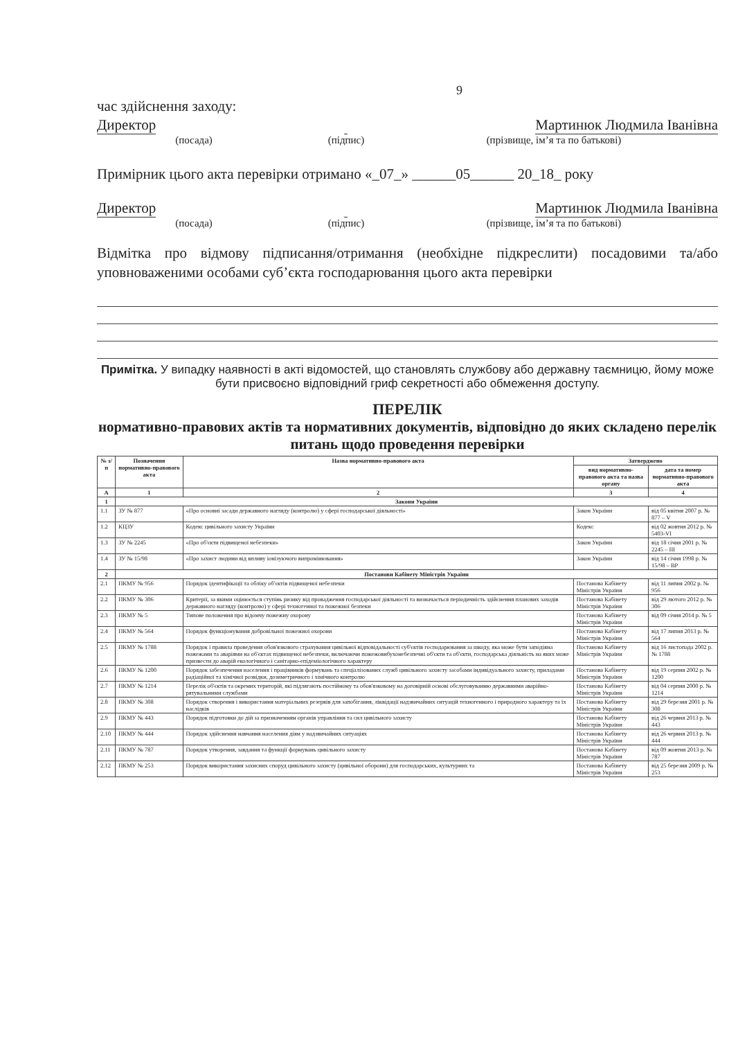9
час здійснення заходу:
Директор Мартинюк Людмила Іванівна
(посада) (підпис) (прізвище, ім’я та по батькові)
Примірник цього акта перевірки отримано «_07_» ______05______ 20_18_ року
Директор Мартинюк Людмила Іванівна
(посада) (підпис) (прізвище, ім’я та по батькові)
Відмітка про відмову підписання/отримання (необхідне підкреслити) посадовими та/або уповноваженими особами суб’єкта господарювання цього акта перевірки
Примітка. У випадку наявності в акті відомостей, що становлять службову або державну таємницю, йому може бути присвоєно відповідний гриф секретності або обмеження доступу.
ПЕРЕЛІК
нормативно-правових актів та нормативних документів, відповідно до яких складено перелік питань щодо проведення перевірки
| № з/п | Позначення нормативно-правового акта | Назва нормативно-правового акта | Затверджено | |
| --- | --- | --- | --- | --- |
| | | | вид нормативно-правового акта та назва органу | дата та номер нормативно-правового акта |
| А | 1 | 2 | 3 | 4 |
| 1 | Закони України | | | |
| 1.1 | ЗУ № 877 | «Про основні засади державного нагляду (контролю) у сфері господарської діяльності» | Закон України | від 05 квітня 2007 р. № 877 – V |
| 1.2 | КЦЗУ | Кодекс цивільного захисту України | Кодекс | від 02 жовтня 2012 р. № 5403-VI |
| 1.3 | ЗУ № 2245 | «Про об'єкти підвищеної небезпеки» | Закон України | від 18 січня 2001 р. № 2245 – III |
| 1.4 | ЗУ № 15/98 | «Про захист людини від впливу іонізуючого випромінювання» | Закон України | від 14 січня 1998 р. № 15/98 – ВР |
| 2 | Постанови Кабінету Міністрів України | | | |
| 2.1 | ПКМУ № 956 | Порядок ідентифікації та обліку об'єктів підвищеної небезпеки | Постанова Кабінету Міністрів України | від 11 липня 2002 р. № 956 |
| 2.2 | ПКМУ № 306 | Критерії, за якими оцінюється ступінь ризику від провадження господарської діяльності та визначається періодичність здійснення планових заходів державного нагляду (контролю) у сфері техногенної та пожежної безпеки | Постанова Кабінету Міністрів України | від 29 лютого 2012 р. № 306 |
| 2.3 | ПКМУ № 5 | Типове положення про відомчу пожежну охорону | Постанова Кабінету Міністрів України | від 09 січня 2014 р. № 5 |
| 2.4 | ПКМУ № 564 | Порядок функціонування добровільної пожежної охорони | Постанова Кабінету Міністрів України | від 17 липня 2013 р. № 564 |
| 2.5 | ПКМУ № 1788 | Порядок і правила проведення обов'язкового страхування цивільної відповідальності суб'єктів господарювання за шкоду, яка може бути заподіяна пожежами та аваріями на об'єктах підвищеної небезпеки, включаючи пожежовибухонебезпечні об'єкти та об'єкти, господарська діяльність на яких може призвести до аварій екологічного і санітарно-епідеміологічного характеру | Постанова Кабінету Міністрів України | від 16 листопада 2002 р. № 1788 |
| 2.6 | ПКМУ № 1200 | Порядок забезпечення населення і працівників формувань та спеціалізованих служб цивільного захисту засобами індивідуального захисту, приладами радіаційної та хімічної розвідки, дозиметричного і хімічного контролю | Постанова Кабінету Міністрів України | від 19 серпня 2002 р. № 1200 |
| 2.7 | ПКМУ № 1214 | Перелік об'єктів та окремих територій, які підлягають постійному та обов'язковому на договірній основі обслуговуванню державними аварійно-рятувальними службами | Постанова Кабінету Міністрів України | від 04 серпня 2000 р. № 1214 |
| 2.8 | ПКМУ № 308 | Порядок створення і використання матеріальних резервів для запобігання, ліквідації надзвичайних ситуацій техногенного і природного характеру та їх наслідків | Постанова Кабінету Міністрів України | від 29 березня 2001 р. № 308 |
| 2.9 | ПКМУ № 443 | Порядок підготовки до дій за призначенням органів управління та сил цивільного захисту | Постанова Кабінету Міністрів України | від 26 червня 2013 р. № 443 |
| 2.10 | ПКМУ № 444 | Порядок здійснення навчання населення діям у надзвичайних ситуаціях | Постанова Кабінету Міністрів України | від 26 червня 2013 р. № 444 |
| 2.11 | ПКМУ № 787 | Порядок утворення, завдання та функції формувань цивільного захисту | Постанова Кабінету Міністрів України | від 09 жовтня 2013 р. № 787 |
| 2.12 | ПКМУ № 253 | Порядок використання захисних споруд цивільного захисту (цивільної оборони) для господарських, культурних та | Постанова Кабінету Міністрів України | від 25 березня 2009 р. № 253 |